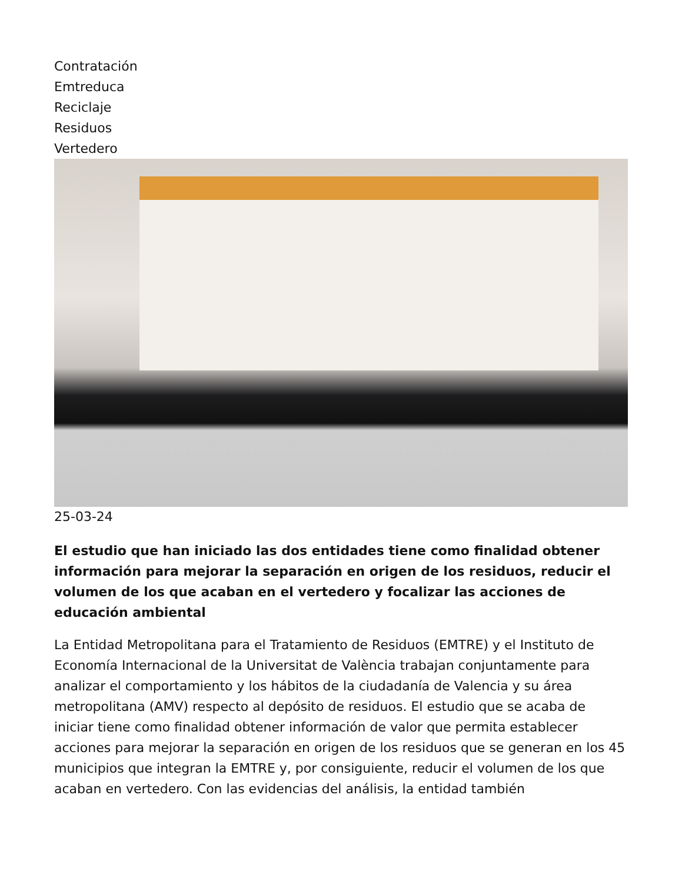Contratación
Emtreduca
Reciclaje
Residuos
Vertedero
25-03-24
El estudio que han iniciado las dos entidades tiene como finalidad obtener información para mejorar la separación en origen de los residuos, reducir el volumen de los que acaban en el vertedero y focalizar las acciones de educación ambiental
La Entidad Metropolitana para el Tratamiento de Residuos (EMTRE) y el Instituto de Economía Internacional de la Universitat de València trabajan conjuntamente para analizar el comportamiento y los hábitos de la ciudadanía de Valencia y su área metropolitana (AMV) respecto al depósito de residuos. El estudio que se acaba de iniciar tiene como finalidad obtener información de valor que permita establecer acciones para mejorar la separación en origen de los residuos que se generan en los 45 municipios que integran la EMTRE y, por consiguiente, reducir el volumen de los que acaban en vertedero. Con las evidencias del análisis, la entidad también